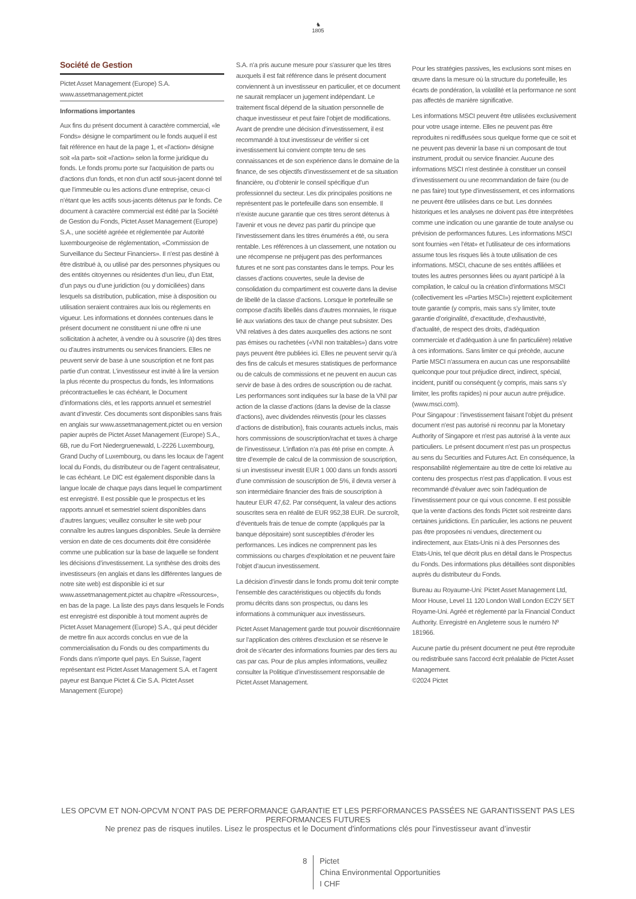♞
1805
Société de Gestion
Pictet Asset Management (Europe) S.A.
www.assetmanagement.pictet
Informations importantes
Aux fins du présent document à caractère commercial, «le Fonds» désigne le compartiment ou le fonds auquel il est fait référence en haut de la page 1, et «l’action» désigne soit «la part» soit «l’action» selon la forme juridique du fonds. Le fonds promu porte sur l'acquisition de parts ou d'actions d'un fonds, et non d’un actif sous-jacent donné tel que l’immeuble ou les actions d'une entreprise, ceux-ci n’étant que les actifs sous-jacents détenus par le fonds. Ce document à caractère commercial est édité par la Société de Gestion du Fonds, Pictet Asset Management (Europe) S.A., une société agréée et réglementée par Autorité luxembourgeoise de réglementation, «Commission de Surveillance du Secteur Financiers». Il n'est pas destiné à être distribué à, ou utilisé par des personnes physiques ou des entités citoyennes ou résidentes d’un lieu, d'un Etat, d’un pays ou d’une juridiction (ou y domiciliées) dans lesquels sa distribution, publication, mise à disposition ou utilisation seraient contraires aux lois ou règlements en vigueur. Les informations et données contenues dans le présent document ne constituent ni une offre ni une sollicitation à acheter, à vendre ou à souscrire (à) des titres ou d’autres instruments ou services financiers. Elles ne peuvent servir de base à une souscription et ne font pas partie d’un contrat. L’investisseur est invité à lire la version la plus récente du prospectus du fonds, les Informations précontractuelles le cas échéant, le Document d’informations clés, et les rapports annuel et semestriel avant d’investir. Ces documents sont disponibles sans frais en anglais sur www.assetmanagement.pictet ou en version papier auprès de Pictet Asset Management (Europe) S.A., 6B, rue du Fort Niedergruenewald, L-2226 Luxembourg, Grand Duchy of Luxembourg, ou dans les locaux de l’agent local du Fonds, du distributeur ou de l’agent centralisateur, le cas échéant. Le DIC est également disponible dans la langue locale de chaque pays dans lequel le compartiment est enregistré. Il est possible que le prospectus et les rapports annuel et semestriel soient disponibles dans d’autres langues; veuillez consulter le site web pour connaître les autres langues disponibles. Seule la dernière version en date de ces documents doit être considérée comme une publication sur la base de laquelle se fondent les décisions d’investissement. La synthèse des droits des investisseurs (en anglais et dans les différentes langues de notre site web) est disponible ici et sur www.assetmanagement.pictet au chapitre «Ressources», en bas de la page. La liste des pays dans lesquels le Fonds est enregistré est disponible à tout moment auprès de Pictet Asset Management (Europe) S.A., qui peut décider de mettre fin aux accords conclus en vue de la commercialisation du Fonds ou des compartiments du Fonds dans n’importe quel pays. En Suisse, l’agent représentant est Pictet Asset Management S.A. et l’agent payeur est Banque Pictet & Cie S.A. Pictet Asset Management (Europe)
S.A. n'a pris aucune mesure pour s'assurer que les titres auxquels il est fait référence dans le présent document conviennent à un investisseur en particulier, et ce document ne saurait remplacer un jugement indépendant. Le traitement fiscal dépend de la situation personnelle de chaque investisseur et peut faire l’objet de modifications. Avant de prendre une décision d’investissement, il est recommandé à tout investisseur de vérifier si cet investissement lui convient compte tenu de ses connaissances et de son expérience dans le domaine de la finance, de ses objectifs d’investissement et de sa situation financière, ou d’obtenir le conseil spécifique d’un professionnel du secteur. Les dix principales positions ne représentent pas le portefeuille dans son ensemble. Il n’existe aucune garantie que ces titres seront détenus à l’avenir et vous ne devez pas partir du principe que l’investissement dans les titres énumérés a été, ou sera rentable. Les références à un classement, une notation ou une récompense ne préjugent pas des performances futures et ne sont pas constantes dans le temps. Pour les classes d’actions couvertes, seule la devise de consolidation du compartiment est couverte dans la devise de libellé de la classe d’actions. Lorsque le portefeuille se compose d'actifs libellés dans d'autres monnaies, le risque lié aux variations des taux de change peut subsister. Des VNI relatives à des dates auxquelles des actions ne sont pas émises ou rachetées («VNI non traitables») dans votre pays peuvent être publiées ici. Elles ne peuvent servir qu'à des fins de calculs et mesures statistiques de performance ou de calculs de commissions et ne peuvent en aucun cas servir de base à des ordres de souscription ou de rachat. Les performances sont indiquées sur la base de la VNI par action de la classe d’actions (dans la devise de la classe d’actions), avec dividendes réinvestis (pour les classes d’actions de distribution), frais courants actuels inclus, mais hors commissions de souscription/rachat et taxes à charge de l’investisseur. L’inflation n’a pas été prise en compte. À titre d’exemple de calcul de la commission de souscription, si un investisseur investit EUR 1 000 dans un fonds assorti d’une commission de souscription de 5%, il devra verser à son intermédiaire financier des frais de souscription à hauteur EUR 47,62. Par conséquent, la valeur des actions souscrites sera en réalité de EUR 952,38 EUR. De surcroît, d’éventuels frais de tenue de compte (appliqués par la banque dépositaire) sont susceptibles d’éroder les performances. Les indices ne comprennent pas les commissions ou charges d’exploitation et ne peuvent faire l’objet d’aucun investissement.
La décision d’investir dans le fonds promu doit tenir compte l’ensemble des caractéristiques ou objectifs du fonds promu décrits dans son prospectus, ou dans les informations à communiquer aux investisseurs.
Pictet Asset Management garde tout pouvoir discrétionnaire sur l’application des critères d'exclusion et se réserve le droit de s'écarter des informations fournies par des tiers au cas par cas. Pour de plus amples informations, veuillez consulter la Politique d’investissement responsable de Pictet Asset Management.
Pour les stratégies passives, les exclusions sont mises en œuvre dans la mesure où la structure du portefeuille, les écarts de pondération, la volatilité et la performance ne sont pas affectés de manière significative.
Les informations MSCI peuvent être utilisées exclusivement pour votre usage interne. Elles ne peuvent pas être reproduites ni rediffusées sous quelque forme que ce soit et ne peuvent pas devenir la base ni un composant de tout instrument, produit ou service financier. Aucune des informations MSCI n'est destinée à constituer un conseil d’investissement ou une recommandation de faire (ou de ne pas faire) tout type d’investissement, et ces informations ne peuvent être utilisées dans ce but. Les données historiques et les analyses ne doivent pas être interprétées comme une indication ou une garantie de toute analyse ou prévision de performances futures. Les informations MSCI sont fournies «en l’état» et l’utilisateur de ces informations assume tous les risques liés à toute utilisation de ces informations. MSCI, chacune de ses entités affiliées et toutes les autres personnes liées ou ayant participé à la compilation, le calcul ou la création d’informations MSCI (collectivement les «Parties MSCI») rejettent explicitement toute garantie (y compris, mais sans s’y limiter, toute garantie d’originalité, d’exactitude, d’exhaustivité, d’actualité, de respect des droits, d’adéquation commerciale et d’adéquation à une fin particulière) relative à ces informations. Sans limiter ce qui précède, aucune Partie MSCI n'assumera en aucun cas une responsabilité quelconque pour tout préjudice direct, indirect, spécial, incident, punitif ou conséquent (y compris, mais sans s’y limiter, les profits rapides) ni pour aucun autre préjudice. (www.msci.com).
Pour Singapour : l’investissement faisant l’objet du présent document n'est pas autorisé ni reconnu par la Monetary Authority of Singapore et n'est pas autorisé à la vente aux particuliers. Le présent document n'est pas un prospectus au sens du Securities and Futures Act. En conséquence, la responsabilité réglementaire au titre de cette loi relative au contenu des prospectus n'est pas d’application. Il vous est recommandé d'évaluer avec soin l'adéquation de l’investissement pour ce qui vous concerne. Il est possible que la vente d'actions des fonds Pictet soit restreinte dans certaines juridictions. En particulier, les actions ne peuvent pas être proposées ni vendues, directement ou indirectement, aux Etats-Unis ni à des Personnes des Etats-Unis, tel que décrit plus en détail dans le Prospectus du Fonds. Des informations plus détaillées sont disponibles auprès du distributeur du Fonds.
Bureau au Royaume-Uni: Pictet Asset Management Ltd, Moor House, Level 11 120 London Wall London EC2Y 5ET Royame-Uni. Agréé et réglementé par la Financial Conduct Authority. Enregistré en Angleterre sous le numéro Nº 181966.
Aucune partie du présent document ne peut être reproduite ou redistribuée sans l'accord écrit préalable de Pictet Asset Management.
©2024 Pictet
LES OPCVM ET NON-OPCVM N’ONT PAS DE PERFORMANCE GARANTIE ET LES PERFORMANCES PASSÉES NE GARANTISSENT PAS LES
PERFORMANCES FUTURES
Ne prenez pas de risques inutiles. Lisez le prospectus et le Document d'informations clés pour l'investisseur avant d’investir
8 Pictet
China Environmental Opportunities
I CHF